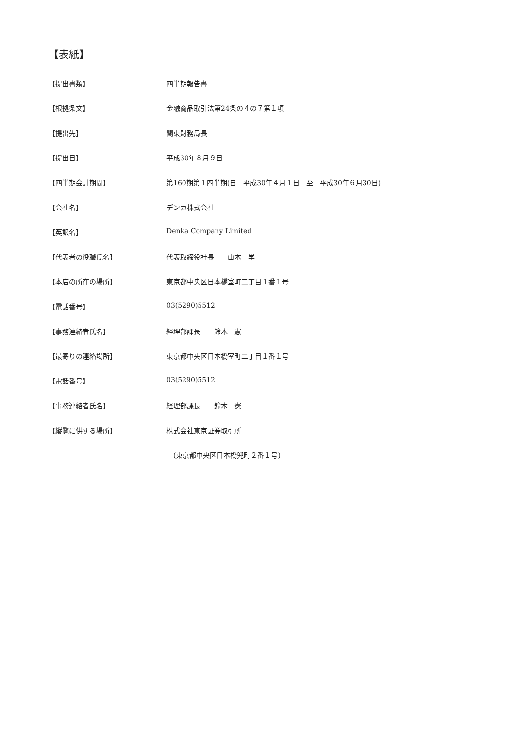【表紙】
| 【提出書類】 | 四半期報告書 |
| 【根拠条文】 | 金融商品取引法第24条の４の７第１項 |
| 【提出先】 | 関東財務局長 |
| 【提出日】 | 平成30年８月９日 |
| 【四半期会計期間】 | 第160期第１四半期(自 平成30年４月１日 至 平成30年６月30日) |
| 【会社名】 | デンカ株式会社 |
| 【英訳名】 | Denka Company Limited |
| 【代表者の役職氏名】 | 代表取締役社長 山本 学 |
| 【本店の所在の場所】 | 東京都中央区日本橋室町二丁目１番１号 |
| 【電話番号】 | 03(5290)5512 |
| 【事務連絡者氏名】 | 経理部課長 鈴木 憲 |
| 【最寄りの連絡場所】 | 東京都中央区日本橋室町二丁目１番１号 |
| 【電話番号】 | 03(5290)5512 |
| 【事務連絡者氏名】 | 経理部課長 鈴木 憲 |
| 【縦覧に供する場所】 | 株式会社東京証券取引所 |
| | (東京都中央区日本橋兜町２番１号) |